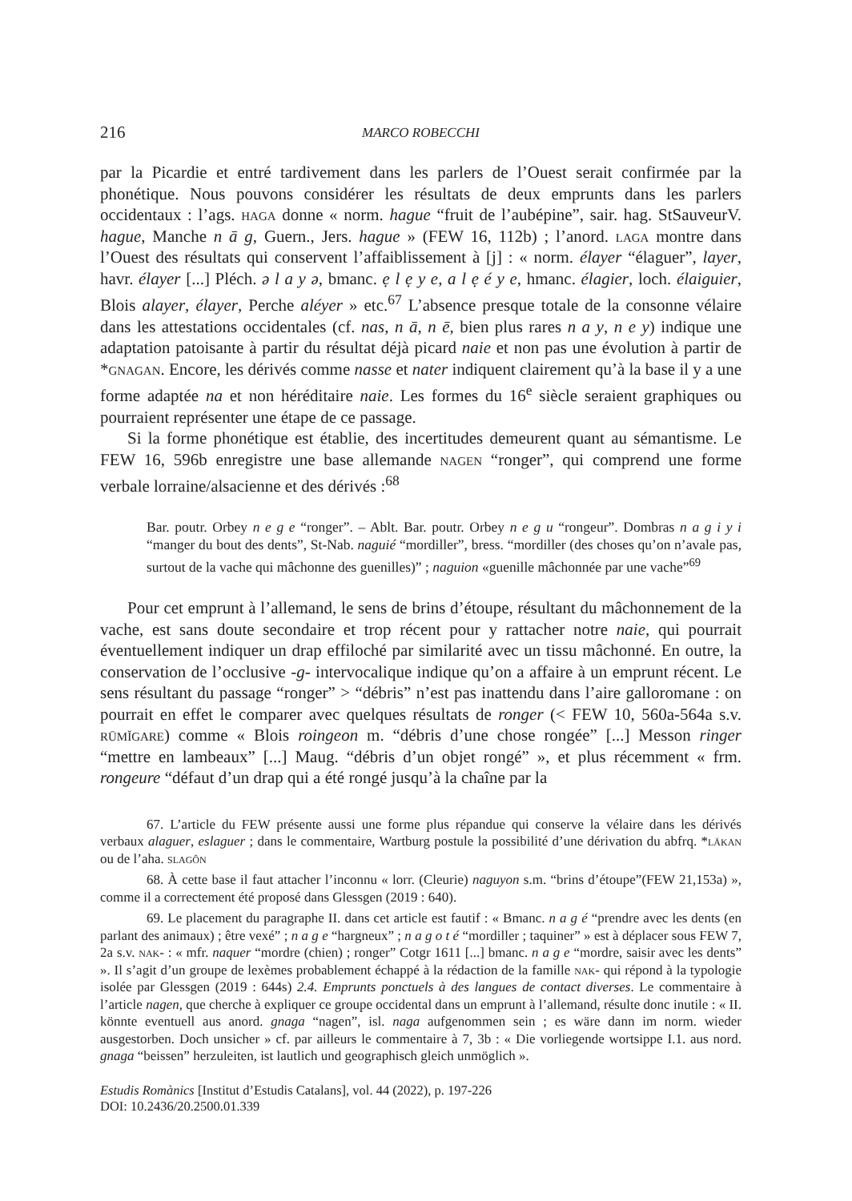216 MARCO ROBECCHI
par la Picardie et entré tardivement dans les parlers de l’Ouest serait confirmée par la phonétique. Nous pouvons considérer les résultats de deux emprunts dans les parlers occidentaux : l’ags. haga donne « norm. hague “fruit de l’aubépine”, sair. hag. StSauveurV. hague, Manche n ā g, Guern., Jers. hague » (FEW 16, 112b) ; l’anord. laga montre dans l’Ouest des résultats qui conservent l’affaiblissement à [j] : « norm. élayer “élaguer”, layer, havr. élayer [...] Pléch. ə l a y ə, bmanc. ẹ l ẹ y e, a l ẹ é y e, hmanc. élagier, loch. élaiguier, Blois alayer, élayer, Perche aléyer » etc.<sup>67</sup> L’absence presque totale de la consonne vélaire dans les attestations occidentales (cf. nas, n ā, n ē, bien plus rares n a y, n e y) indique une adaptation patoisante à partir du résultat déjà picard naie et non pas une évolution à partir de *gnagan. Encore, les dérivés comme nasse et nater indiquent clairement qu’à la base il y a une forme adaptée na et non héréditaire naie. Les formes du 16<sup>e</sup> siècle seraient graphiques ou pourraient représenter une étape de ce passage.
Si la forme phonétique est établie, des incertitudes demeurent quant au sémantisme. Le FEW 16, 596b enregistre une base allemande nagen “ronger”, qui comprend une forme verbale lorraine/alsacienne et des dérivés :<sup>68</sup>
Bar. poutr. Orbey n e g e “ronger”. – Ablt. Bar. poutr. Orbey n e g u “rongeur”. Dombras n a g i y i “manger du bout des dents”, St-Nab. naguié “mordiller”, bress. “mordiller (des choses qu’on n’avale pas, surtout de la vache qui mâchonne des guenilles)” ; naguion «guenille mâchonnée par une vache”<sup>69</sup>
Pour cet emprunt à l’allemand, le sens de brins d’étoupe, résultant du mâchonnement de la vache, est sans doute secondaire et trop récent pour y rattacher notre naie, qui pourrait éventuellement indiquer un drap effiloché par similarité avec un tissu mâchonné. En outre, la conservation de l’occlusive -g- intervocalique indique qu’on a affaire à un emprunt récent. Le sens résultant du passage “ronger” > “débris” n’est pas inattendu dans l’aire galloromane : on pourrait en effet le comparer avec quelques résultats de ronger (< FEW 10, 560a-564a s.v. rūmĭgare) comme « Blois roingeon m. “débris d’une chose rongée” [...] Messon ringer “mettre en lambeaux” [...] Maug. “débris d’un objet rongé” », et plus récemment « frm. rongeure “défaut d’un drap qui a été rongé jusqu’à la chaîne par la
67. L’article du FEW présente aussi une forme plus répandue qui conserve la vélaire dans les dérivés verbaux alaguer, eslaguer ; dans le commentaire, Wartburg postule la possibilité d’une dérivation du abfrq. *lākan ou de l’aha. slagôn
68. À cette base il faut attacher l’inconnu « lorr. (Cleurie) naguyon s.m. “brins d’étoupe”(FEW 21,153a) », comme il a correctement été proposé dans Glessgen (2019 : 640).
69. Le placement du paragraphe II. dans cet article est fautif : « Bmanc. n a g é “prendre avec les dents (en parlant des animaux) ; être vexé” ; n a g e “hargneux” ; n a g o t é “mordiller ; taquiner” » est à déplacer sous FEW 7, 2a s.v. nak- : « mfr. naquer “mordre (chien) ; ronger” Cotgr 1611 [...] bmanc. n a g e “mordre, saisir avec les dents” ». Il s’agit d’un groupe de lexèmes probablement échappé à la rédaction de la famille nak- qui répond à la typologie isolée par Glessgen (2019 : 644s) 2.4. Emprunts ponctuels à des langues de contact diverses. Le commentaire à l’article nagen, que cherche à expliquer ce groupe occidental dans un emprunt à l’allemand, résulte donc inutile : « II. könnte eventuell aus anord. gnaga “nagen”, isl. naga aufgenommen sein ; es wäre dann im norm. wieder ausgestorben. Doch unsicher » cf. par ailleurs le commentaire à 7, 3b : « Die vorliegende wortsippe I.1. aus nord. gnaga “beissen” herzuleiten, ist lautlich und geographisch gleich unmöglich ».
Estudis Romànics [Institut d’Estudis Catalans], vol. 44 (2022), p. 197-226
DOI: 10.2436/20.2500.01.339